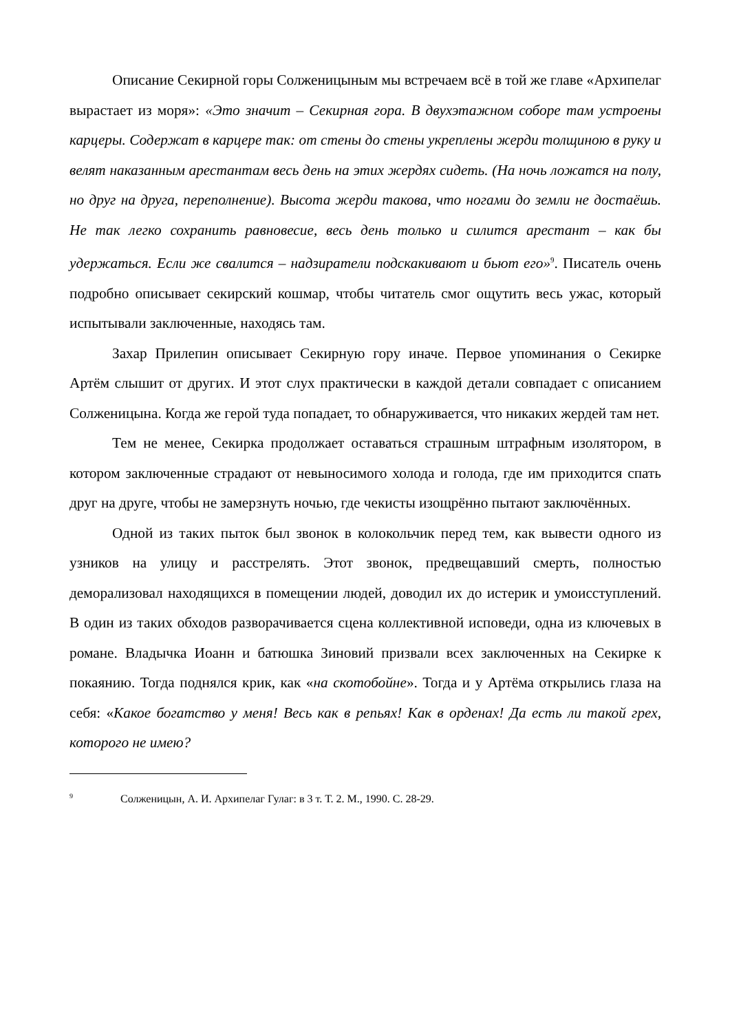Описание Секирной горы Солженицыным мы встречаем всё в той же главе «Архипелаг вырастает из моря»: «Это значит – Секирная гора. В двухэтажном соборе там устроены карцеры. Содержат в карцере так: от стены до стены укреплены жерди толщиною в руку и велят наказанным арестантам весь день на этих жердях сидеть. (На ночь ложатся на полу, но друг на друга, переполнение). Высота жерди такова, что ногами до земли не достаёшь. Не так легко сохранить равновесие, весь день только и силится арестант – как бы удержаться. Если же свалится – надзиратели подскакивают и бьют его»<sup>9</sup>. Писатель очень подробно описывает секирский кошмар, чтобы читатель смог ощутить весь ужас, который испытывали заключенные, находясь там.
Захар Прилепин описывает Секирную гору иначе. Первое упоминания о Секирке Артём слышит от других. И этот слух практически в каждой детали совпадает с описанием Солженицына. Когда же герой туда попадает, то обнаруживается, что никаких жердей там нет.
Тем не менее, Секирка продолжает оставаться страшным штрафным изолятором, в котором заключенные страдают от невыносимого холода и голода, где им приходится спать друг на друге, чтобы не замерзнуть ночью, где чекисты изощрённо пытают заключённых.
Одной из таких пыток был звонок в колокольчик перед тем, как вывести одного из узников на улицу и расстрелять. Этот звонок, предвещавший смерть, полностью деморализовал находящихся в помещении людей, доводил их до истерик и умоисступлений. В один из таких обходов разворачивается сцена коллективной исповеди, одна из ключевых в романе. Владычка Иоанн и батюшка Зиновий призвали всех заключенных на Секирке к покаянию. Тогда поднялся крик, как «на скотобойне». Тогда и у Артёма открылись глаза на себя: «Какое богатство у меня! Весь как в репьях! Как в орденах! Да есть ли такой грех, которого не имею?
<sup>9</sup> Солженицын, А. И. Архипелаг Гулаг: в 3 т. Т. 2. М., 1990. С. 28-29.